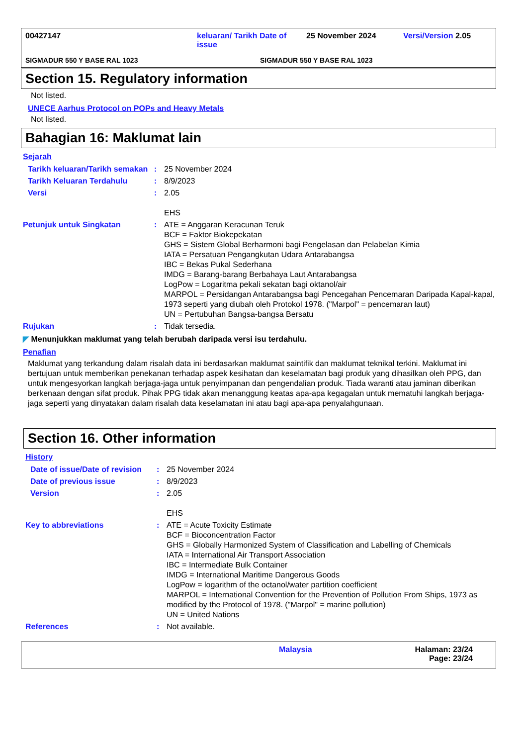00427147 keluaran/ Tarikh Date of issue
25 November 2024 Versi/Version 2.05
SIGMADUR 550 Y BASE RAL 1023 SIGMADUR 550 Y BASE RAL 1023
Section 15. Regulatory information
Not listed.
UNECE Aarhus Protocol on POPs and Heavy Metals
Not listed.
Bahagian 16: Maklumat lain
Sejarah
| Tarikh keluaran/Tarikh semakan | : | 25 November 2024 |
| Tarikh Keluaran Terdahulu | : | 8/9/2023 |
| Versi | : | 2.05 EHS |
| Petunjuk untuk Singkatan | : | ATE = Anggaran Keracunan Teruk BCF = Faktor Biokepekatan GHS = Sistem Global Berharmoni bagi Pengelasan dan Pelabelan Kimia IATA = Persatuan Pengangkutan Udara Antarabangsa IBC = Bekas Pukal Sederhana IMDG = Barang-barang Berbahaya Laut Antarabangsa LogPow = Logaritma pekali sekatan bagi oktanol/air MARPOL = Persidangan Antarabangsa bagi Pencegahan Pencemaran Daripada Kapal-kapal, 1973 seperti yang diubah oleh Protokol 1978. ("Marpol" = pencemaran laut) UN = Pertubuhan Bangsa-bangsa Bersatu |
| Rujukan | : | Tidak tersedia. |
◤ Menunjukkan maklumat yang telah berubah daripada versi isu terdahulu.
Penafian
Maklumat yang terkandung dalam risalah data ini berdasarkan maklumat saintifik dan maklumat teknikal terkini. Maklumat ini bertujuan untuk memberikan penekanan terhadap aspek kesihatan dan keselamatan bagi produk yang dihasilkan oleh PPG, dan untuk mengesyorkan langkah berjaga-jaga untuk penyimpanan dan pengendalian produk. Tiada waranti atau jaminan diberikan berkenaan dengan sifat produk. Pihak PPG tidak akan menanggung keatas apa-apa kegagalan untuk mematuhi langkah berjaga-jaga seperti yang dinyatakan dalam risalah data keselamatan ini atau bagi apa-apa penyalahgunaan.
Section 16. Other information
History
| Date of issue/Date of revision | : | 25 November 2024 |
| Date of previous issue | : | 8/9/2023 |
| Version | : | 2.05 EHS |
| Key to abbreviations | : | ATE = Acute Toxicity Estimate BCF = Bioconcentration Factor GHS = Globally Harmonized System of Classification and Labelling of Chemicals IATA = International Air Transport Association IBC = Intermediate Bulk Container IMDG = International Maritime Dangerous Goods LogPow = logarithm of the octanol/water partition coefficient MARPOL = International Convention for the Prevention of Pollution From Ships, 1973 as modified by the Protocol of 1978. ("Marpol" = marine pollution) UN = United Nations |
| References | : | Not available. |
Malaysia Halaman: 23/24
Page: 23/24